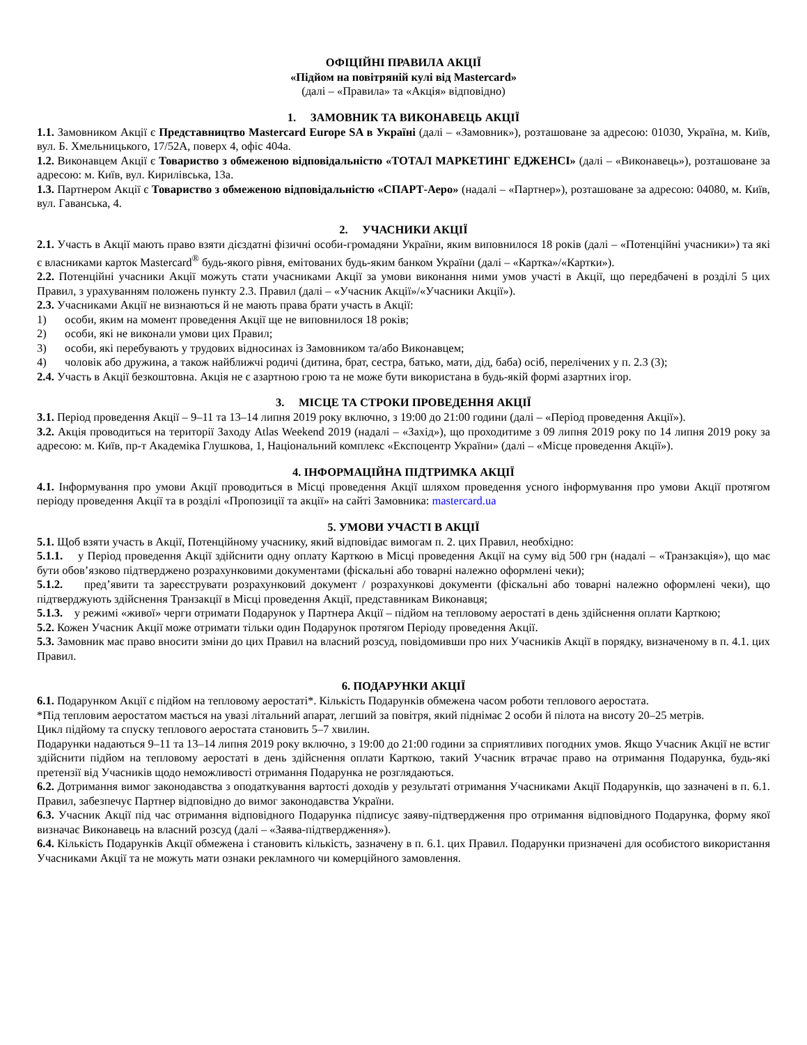ОФІЦІЙНІ ПРАВИЛА АКЦІЇ
«Підйом на повітряній кулі від Mastercard»
(далі – «Правила» та «Акція» відповідно)
1. ЗАМОВНИК ТА ВИКОНАВЕЦЬ АКЦІЇ
1.1. Замовником Акції є Представництво Mastercard Europe SA в Україні (далі – «Замовник»), розташоване за адресою: 01030, Україна, м. Київ, вул. Б. Хмельницького, 17/52А, поверх 4, офіс 404а.
1.2. Виконавцем Акції є Товариство з обмеженою відповідальністю «ТОТАЛ МАРКЕТИНГ ЕДЖЕНСІ» (далі – «Виконавець»), розташоване за адресою: м. Київ, вул. Кирилівська, 13а.
1.3. Партнером Акції є Товариство з обмеженою відповідальністю «СПАРТ-Аеро» (надалі – «Партнер»), розташоване за адресою: 04080, м. Київ, вул. Гаванська, 4.
2. УЧАСНИКИ АКЦІЇ
2.1. Участь в Акції мають право взяти дієздатні фізичні особи-громадяни України, яким виповнилося 18 років (далі – «Потенційні учасники») та які є власниками карток Mastercard<sup>®</sup> будь-якого рівня, емітованих будь-яким банком України (далі – «Картка»/«Картки»).
2.2. Потенційні учасники Акції можуть стати учасниками Акції за умови виконання ними умов участі в Акції, що передбачені в розділі 5 цих Правил, з урахуванням положень пункту 2.3. Правил (далі – «Учасник Акції»/«Учасники Акції»).
2.3. Учасниками Акції не визнаються й не мають права брати участь в Акції:
1) особи, яким на момент проведення Акції ще не виповнилося 18 років;
2) особи, які не виконали умови цих Правил;
3) особи, які перебувають у трудових відносинах із Замовником та/або Виконавцем;
4) чоловік або дружина, а також найближчі родичі (дитина, брат, сестра, батько, мати, дід, баба) осіб, перелічених у п. 2.3 (3);
2.4. Участь в Акції безкоштовна. Акція не є азартною грою та не може бути використана в будь-якій формі азартних ігор.
3. МІСЦЕ ТА СТРОКИ ПРОВЕДЕННЯ АКЦІЇ
3.1. Період проведення Акції – 9–11 та 13–14 липня 2019 року включно, з 19:00 до 21:00 години (далі – «Період проведення Акції»).
3.2. Акція проводиться на території Заходу Atlas Weekend 2019 (надалі – «Захід»), що проходитиме з 09 липня 2019 року по 14 липня 2019 року за адресою: м. Київ, пр-т Академіка Глушкова, 1, Національний комплекс «Експоцентр України» (далі – «Місце проведення Акції»).
4. ІНФОРМАЦІЙНА ПІДТРИМКА АКЦІЇ
4.1. Інформування про умови Акції проводиться в Місці проведення Акції шляхом проведення усного інформування про умови Акції протягом періоду проведення Акції та в розділі «Пропозиції та акції» на сайті Замовника: mastercard.ua
5. УМОВИ УЧАСТІ В АКЦІЇ
5.1. Щоб взяти участь в Акції, Потенційному учаснику, який відповідає вимогам п. 2. цих Правил, необхідно:
5.1.1. у Період проведення Акції здійснити одну оплату Карткою в Місці проведення Акції на суму від 500 грн (надалі – «Транзакція»), що має бути обов’язково підтверджено розрахунковими документами (фіскальні або товарні належно оформлені чеки);
5.1.2. пред’явити та зареєструвати розрахунковий документ / розрахункові документи (фіскальні або товарні належно оформлені чеки), що підтверджують здійснення Транзакції в Місці проведення Акції, представникам Виконавця;
5.1.3. у режимі «живої» черги отримати Подарунок у Партнера Акції – підйом на тепловому аеростаті в день здійснення оплати Карткою;
5.2. Кожен Учасник Акції може отримати тільки один Подарунок протягом Періоду проведення Акції.
5.3. Замовник має право вносити зміни до цих Правил на власний розсуд, повідомивши про них Учасників Акції в порядку, визначеному в п. 4.1. цих Правил.
6. ПОДАРУНКИ АКЦІЇ
6.1. Подарунком Акції є підйом на тепловому аеростаті*. Кількість Подарунків обмежена часом роботи теплового аеростата.
*Під тепловим аеростатом мається на увазі літальний апарат, легший за повітря, який піднімає 2 особи й пілота на висоту 20–25 метрів.
Цикл підйому та спуску теплового аеростата становить 5–7 хвилин.
Подарунки надаються 9–11 та 13–14 липня 2019 року включно, з 19:00 до 21:00 години за сприятливих погодних умов. Якщо Учасник Акції не встиг здійснити підйом на тепловому аеростаті в день здійснення оплати Карткою, такий Учасник втрачає право на отримання Подарунка, будь-які претензії від Учасників щодо неможливості отримання Подарунка не розглядаються.
6.2. Дотримання вимог законодавства з оподаткування вартості доходів у результаті отримання Учасниками Акції Подарунків, що зазначені в п. 6.1. Правил, забезпечує Партнер відповідно до вимог законодавства України.
6.3. Учасник Акції під час отримання відповідного Подарунка підписує заяву-підтвердження про отримання відповідного Подарунка, форму якої визначає Виконавець на власний розсуд (далі – «Заява-підтвердження»).
6.4. Кількість Подарунків Акції обмежена і становить кількість, зазначену в п. 6.1. цих Правил. Подарунки призначені для особистого використання Учасниками Акції та не можуть мати ознаки рекламного чи комерційного замовлення.